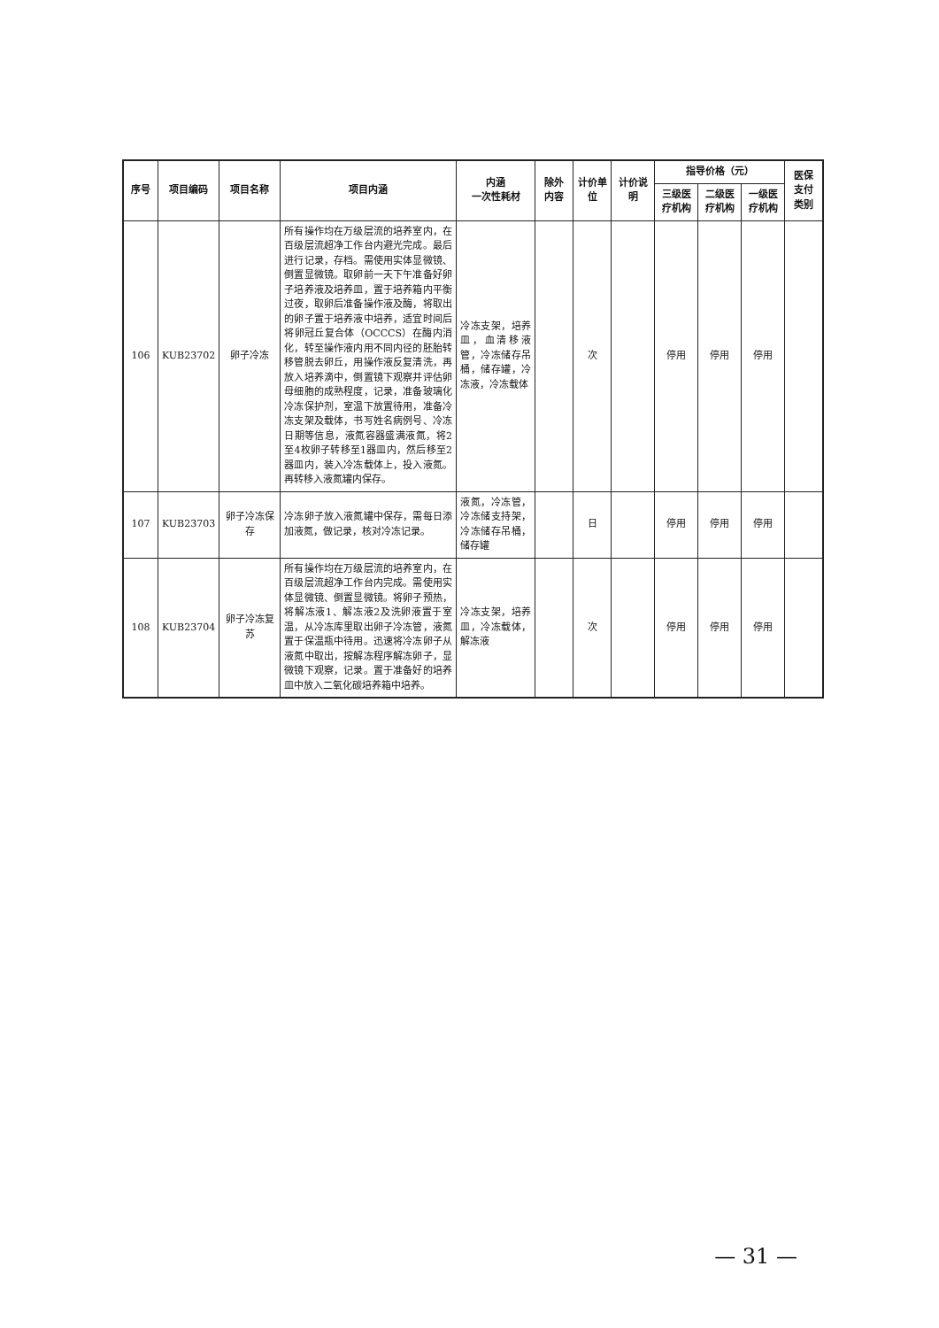| 序号 | 项目编码 | 项目名称 | 项目内涵 | 内涵 一次性耗材 | 除外 内容 | 计价单位 | 计价说明 | 指导价格（元） | | | 医保 支付 类别 |
| --- | --- | --- | --- | --- | --- | --- | --- | --- | --- | --- | --- |
| | | | | | | | | 三级医 疗机构 | 二级医 疗机构 | 一级医 疗机构 | |
| 106 | KUB23702 | 卵子冷冻 | 所有操作均在万级层流的培养室内，在百级层流超净工作台内避光完成。最后进行记录，存档。需使用实体显微镜、倒置显微镜。取卵前一天下午准备好卵子培养液及培养皿，置于培养箱内平衡过夜，取卵后准备操作液及酶，将取出的卵子置于培养液中培养，适宜时间后将卵冠丘复合体（OCCCS）在酶内消化，转至操作液内用不同内径的胚胎转移管脱去卵丘，用操作液反复清洗，再放入培养滴中，倒置镜下观察并评估卵母细胞的成熟程度，记录，准备玻璃化冷冻保护剂，室温下放置待用，准备冷冻支架及载体，书写姓名病例号、冷冻日期等信息，液氮容器盛满液氮，将2至4枚卵子转移至1器皿内，然后移至2器皿内，装入冷冻载体上，投入液氮。再转移入液氮罐内保存。 | 冷冻支架，培养皿，血清移液管，冷冻储存吊桶，储存罐，冷冻液，冷冻载体 | | 次 | | 停用 | 停用 | 停用 | |
| 107 | KUB23703 | 卵子冷冻保存 | 冷冻卵子放入液氮罐中保存，需每日添加液氮，做记录，核对冷冻记录。 | 液氮，冷冻管，冷冻储支持架，冷冻储存吊桶，储存罐 | | 日 | | 停用 | 停用 | 停用 | |
| 108 | KUB23704 | 卵子冷冻复苏 | 所有操作均在万级层流的培养室内，在百级层流超净工作台内完成。需使用实体显微镜、倒置显微镜。将卵子预热，将解冻液1、解冻液2及洗卵液置于室温，从冷冻库里取出卵子冷冻管，液氮置于保温瓶中待用。迅速将冷冻卵子从液氮中取出，按解冻程序解冻卵子，显微镜下观察，记录。置于准备好的培养皿中放入二氧化碳培养箱中培养。 | 冷冻支架，培养皿，冷冻载体，解冻液 | | 次 | | 停用 | 停用 | 停用 | |
— 31 —